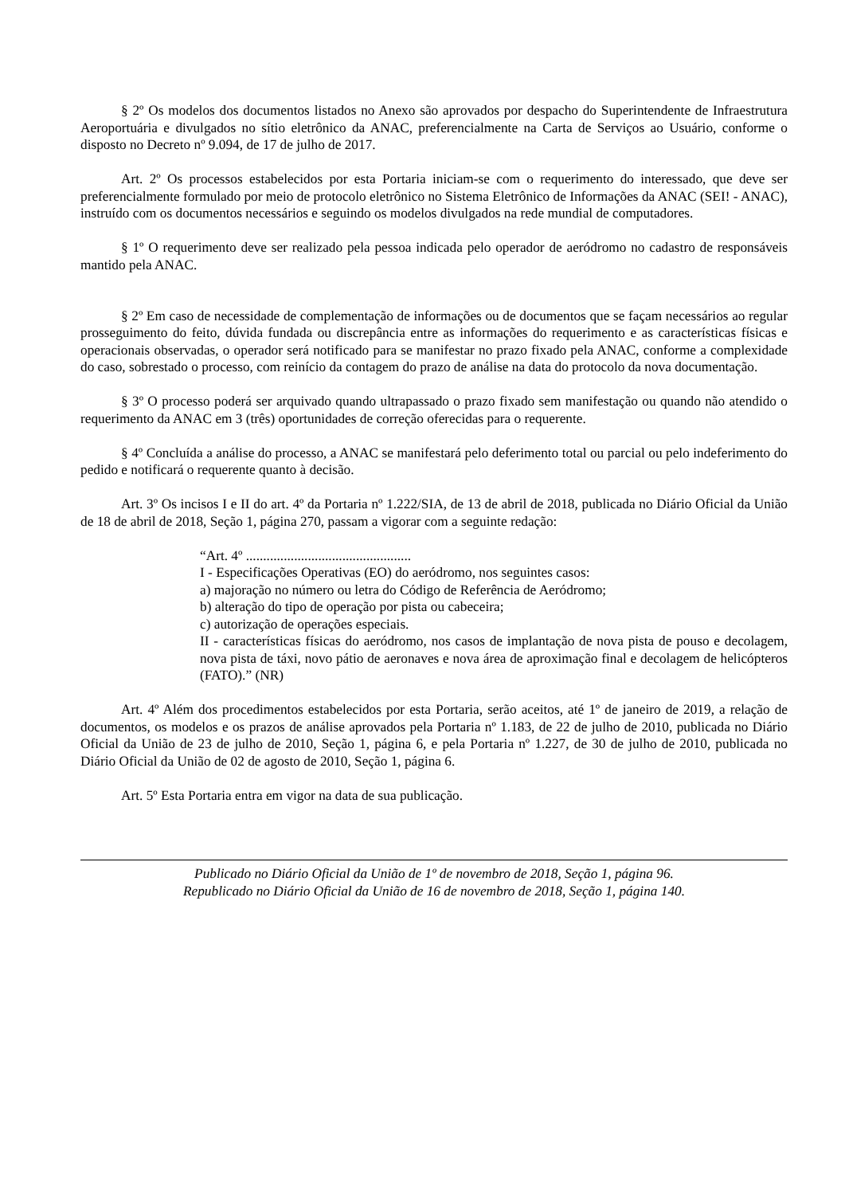§ 2º Os modelos dos documentos listados no Anexo são aprovados por despacho do Superintendente de Infraestrutura Aeroportuária e divulgados no sítio eletrônico da ANAC, preferencialmente na Carta de Serviços ao Usuário, conforme o disposto no Decreto nº 9.094, de 17 de julho de 2017.
Art. 2º Os processos estabelecidos por esta Portaria iniciam-se com o requerimento do interessado, que deve ser preferencialmente formulado por meio de protocolo eletrônico no Sistema Eletrônico de Informações da ANAC (SEI! - ANAC), instruído com os documentos necessários e seguindo os modelos divulgados na rede mundial de computadores.
§ 1º O requerimento deve ser realizado pela pessoa indicada pelo operador de aeródromo no cadastro de responsáveis mantido pela ANAC.
§ 2º Em caso de necessidade de complementação de informações ou de documentos que se façam necessários ao regular prosseguimento do feito, dúvida fundada ou discrepância entre as informações do requerimento e as características físicas e operacionais observadas, o operador será notificado para se manifestar no prazo fixado pela ANAC, conforme a complexidade do caso, sobrestado o processo, com reinício da contagem do prazo de análise na data do protocolo da nova documentação.
§ 3º O processo poderá ser arquivado quando ultrapassado o prazo fixado sem manifestação ou quando não atendido o requerimento da ANAC em 3 (três) oportunidades de correção oferecidas para o requerente.
§ 4º Concluída a análise do processo, a ANAC se manifestará pelo deferimento total ou parcial ou pelo indeferimento do pedido e notificará o requerente quanto à decisão.
Art. 3º Os incisos I e II do art. 4º da Portaria nº 1.222/SIA, de 13 de abril de 2018, publicada no Diário Oficial da União de 18 de abril de 2018, Seção 1, página 270, passam a vigorar com a seguinte redação:
“Art. 4º ................................................
I - Especificações Operativas (EO) do aeródromo, nos seguintes casos:
a) majoração no número ou letra do Código de Referência de Aeródromo;
b) alteração do tipo de operação por pista ou cabeceira;
c) autorização de operações especiais.
II - características físicas do aeródromo, nos casos de implantação de nova pista de pouso e decolagem, nova pista de táxi, novo pátio de aeronaves e nova área de aproximação final e decolagem de helicópteros (FATO).” (NR)
Art. 4º Além dos procedimentos estabelecidos por esta Portaria, serão aceitos, até 1º de janeiro de 2019, a relação de documentos, os modelos e os prazos de análise aprovados pela Portaria nº 1.183, de 22 de julho de 2010, publicada no Diário Oficial da União de 23 de julho de 2010, Seção 1, página 6, e pela Portaria nº 1.227, de 30 de julho de 2010, publicada no Diário Oficial da União de 02 de agosto de 2010, Seção 1, página 6.
Art. 5º Esta Portaria entra em vigor na data de sua publicação.
Publicado no Diário Oficial da União de 1º de novembro de 2018, Seção 1, página 96.
Republicado no Diário Oficial da União de 16 de novembro de 2018, Seção 1, página 140.